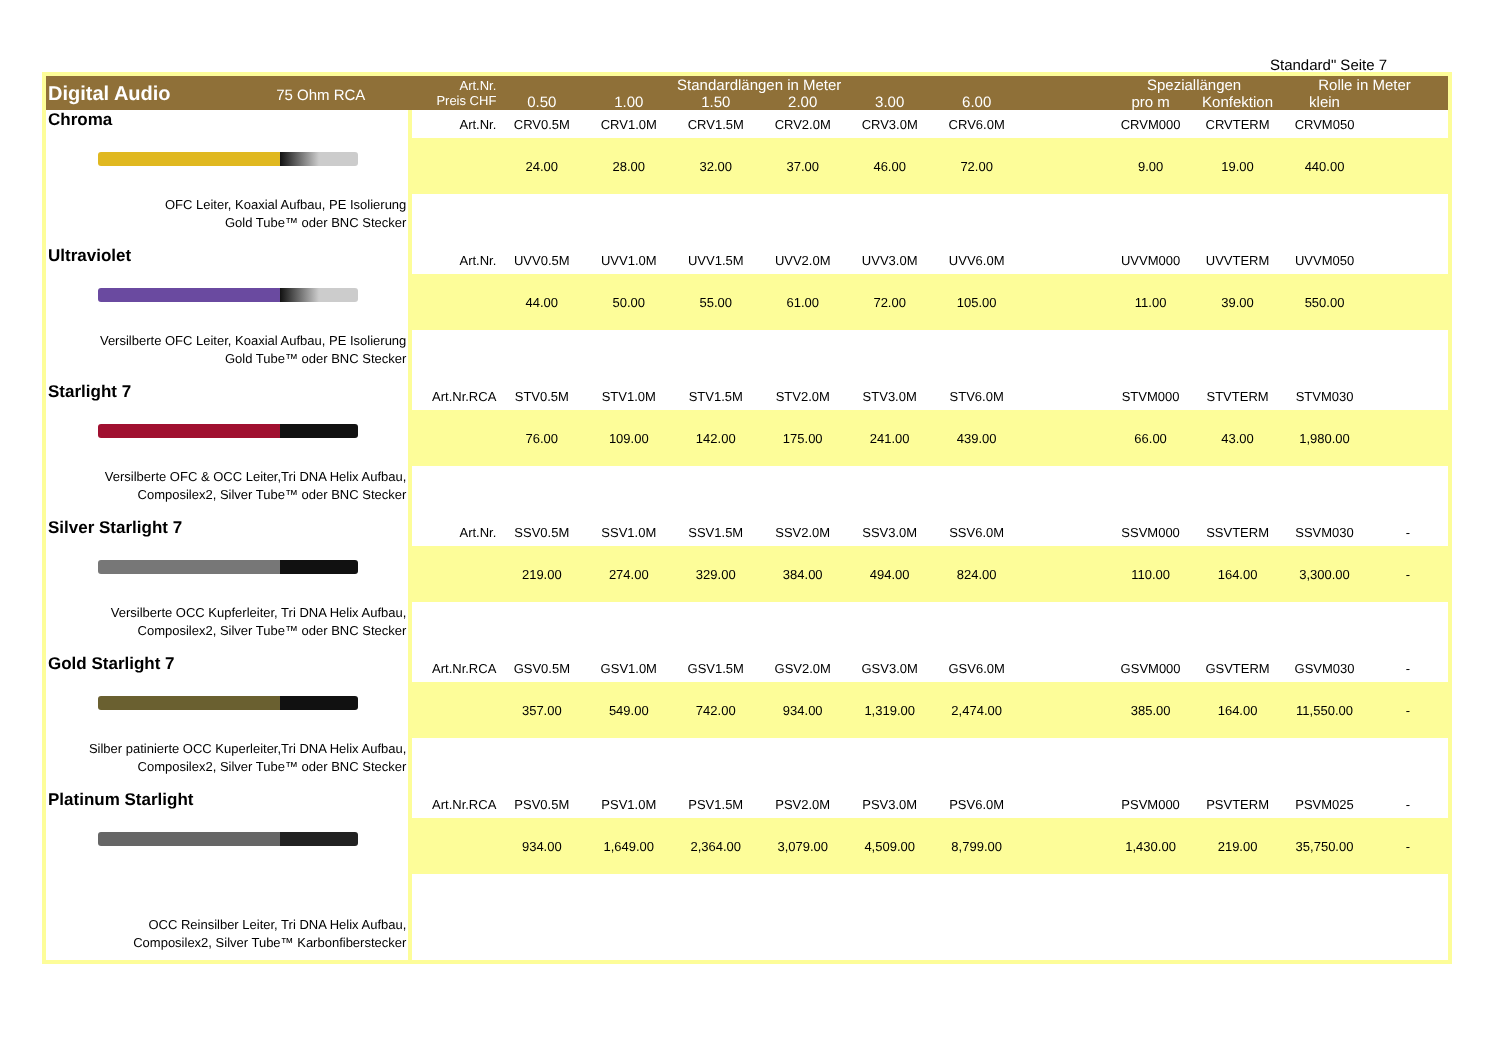Standard" Seite 7
| Digital Audio 75 Ohm RCA | Art.Nr. Preis CHF | Standardlängen in Meter | | | | | | | Speziallängen | | Rolle in Meter | |
| --- | --- | --- | --- | --- | --- | --- | --- | --- | --- | --- | --- | --- |
| | | 0.50 | 1.00 | 1.50 | 2.00 | 3.00 | 6.00 | | pro m | Konfektion | klein | |
| Chroma OFC Leiter, Koaxial Aufbau, PE Isolierung Gold Tube™ oder BNC Stecker | Art.Nr. | CRV0.5M | CRV1.0M | CRV1.5M | CRV2.0M | CRV3.0M | CRV6.0M | | CRVM000 | CRVTERM | CRVM050 | |
| | | 24.00 | 28.00 | 32.00 | 37.00 | 46.00 | 72.00 | | 9.00 | 19.00 | 440.00 | |
| Ultraviolet Versilberte OFC Leiter, Koaxial Aufbau, PE Isolierung Gold Tube™ oder BNC Stecker | Art.Nr. | UVV0.5M | UVV1.0M | UVV1.5M | UVV2.0M | UVV3.0M | UVV6.0M | | UVVM000 | UVVTERM | UVVM050 | |
| | | 44.00 | 50.00 | 55.00 | 61.00 | 72.00 | 105.00 | | 11.00 | 39.00 | 550.00 | |
| Starlight 7 Versilberte OFC & OCC Leiter,Tri DNA Helix Aufbau, Composilex2, Silver Tube™ oder BNC Stecker | Art.Nr.RCA | STV0.5M | STV1.0M | STV1.5M | STV2.0M | STV3.0M | STV6.0M | | STVM000 | STVTERM | STVM030 | |
| | | 76.00 | 109.00 | 142.00 | 175.00 | 241.00 | 439.00 | | 66.00 | 43.00 | 1,980.00 | |
| Silver Starlight 7 Versilberte OCC Kupferleiter, Tri DNA Helix Aufbau, Composilex2, Silver Tube™ oder BNC Stecker | Art.Nr. | SSV0.5M | SSV1.0M | SSV1.5M | SSV2.0M | SSV3.0M | SSV6.0M | | SSVM000 | SSVTERM | SSVM030 | - |
| | | 219.00 | 274.00 | 329.00 | 384.00 | 494.00 | 824.00 | | 110.00 | 164.00 | 3,300.00 | - |
| Gold Starlight 7 Silber patinierte OCC Kuperleiter,Tri DNA Helix Aufbau, Composilex2, Silver Tube™ oder BNC Stecker | Art.Nr.RCA | GSV0.5M | GSV1.0M | GSV1.5M | GSV2.0M | GSV3.0M | GSV6.0M | | GSVM000 | GSVTERM | GSVM030 | - |
| | | 357.00 | 549.00 | 742.00 | 934.00 | 1,319.00 | 2,474.00 | | 385.00 | 164.00 | 11,550.00 | - |
| Platinum Starlight OCC Reinsilber Leiter, Tri DNA Helix Aufbau, Composilex2, Silver Tube™ Karbonfiberstecker | Art.Nr.RCA | PSV0.5M | PSV1.0M | PSV1.5M | PSV2.0M | PSV3.0M | PSV6.0M | | PSVM000 | PSVTERM | PSVM025 | - |
| | | 934.00 | 1,649.00 | 2,364.00 | 3,079.00 | 4,509.00 | 8,799.00 | | 1,430.00 | 219.00 | 35,750.00 | - |